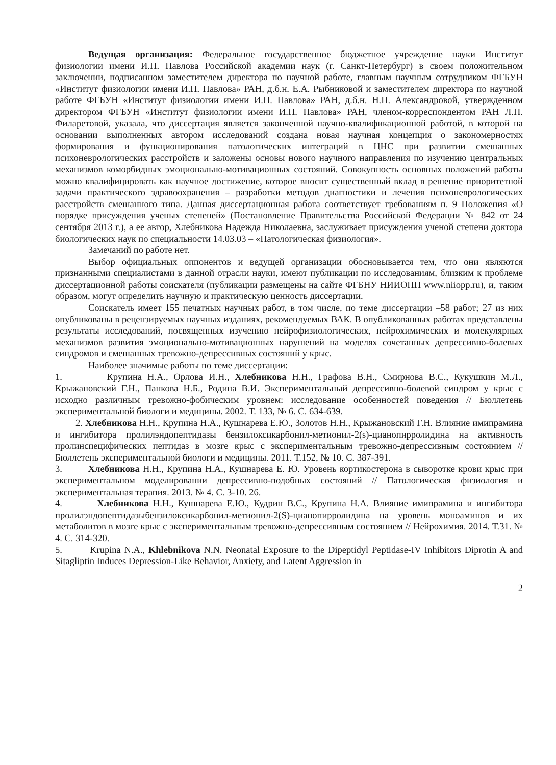Ведущая организация: Федеральное государственное бюджетное учреждение науки Институт физиологии имени И.П. Павлова Российской академии наук (г. Санкт-Петербург) в своем положительном заключении, подписанном заместителем директора по научной работе, главным научным сотрудником ФГБУН «Институт физиологии имени И.П. Павлова» РАН, д.б.н. Е.А. Рыбниковой и заместителем директора по научной работе ФГБУН «Институт физиологии имени И.П. Павлова» РАН, д.б.н. Н.П. Александровой, утвержденном директором ФГБУН «Институт физиологии имени И.П. Павлова» РАН, членом-корреспондентом РАН Л.П. Филаретовой, указала, что диссертация является законченной научно-квалификационной работой, в которой на основании выполненных автором исследований создана новая научная концепция о закономерностях формирования и функционирования патологических интеграций в ЦНС при развитии смешанных психоневрологических расстройств и заложены основы нового научного направления по изучению центральных механизмов коморбидных эмоционально-мотивационных состояний. Совокупность основных положений работы можно квалифицировать как научное достижение, которое вносит существенный вклад в решение приоритетной задачи практического здравоохранения – разработки методов диагностики и лечения психоневрологических расстройств смешанного типа. Данная диссертационная работа соответствует требованиям п. 9 Положения «О порядке присуждения ученых степеней» (Постановление Правительства Российской Федерации № 842 от 24 сентября 2013 г.), а ее автор, Хлебникова Надежда Николаевна, заслуживает присуждения ученой степени доктора биологических наук по специальности 14.03.03 – «Патологическая физиология».
Замечаний по работе нет.
Выбор официальных оппонентов и ведущей организации обосновывается тем, что они являются признанными специалистами в данной отрасли науки, имеют публикации по исследованиям, близким к проблеме диссертационной работы соискателя (публикации размещены на сайте ФГБНУ НИИОПП www.niiopp.ru), и, таким образом, могут определить научную и практическую ценность диссертации.
Соискатель имеет 155 печатных научных работ, в том числе, по теме диссертации –58 работ; 27 из них опубликованы в рецензируемых научных изданиях, рекомендуемых ВАК. В опубликованных работах представлены результаты исследований, посвященных изучению нейрофизиологических, нейрохимических и молекулярных механизмов развития эмоционально-мотивационных нарушений на моделях сочетанных депрессивно-болевых синдромов и смешанных тревожно-депрессивных состояний у крыс.
Наиболее значимые работы по теме диссертации:
1. Крупина Н.А., Орлова И.Н., Хлебникова Н.Н., Графова В.Н., Смирнова В.С., Кукушкин М.Л., Крыжановский Г.Н., Панкова Н.Б., Родина В.И. Экспериментальный депрессивно-болевой синдром у крыс с исходно различным тревожно-фобическим уровнем: исследование особенностей поведения // Бюллетень экспериментальной биологи и медицины. 2002. Т. 133, № 6. С. 634-639.
2. Хлебникова Н.Н., Крупина Н.А., Кушнарева Е.Ю., Золотов Н.Н., Крыжановский Г.Н. Влияние имипрамина и ингибитора пролилэндопептидазы бензилоксикарбонил-метионил-2(s)-цианопирролидина на активность пролинспецифических пептидаз в мозге крыс с экспериментальным тревожно-депрессивным состоянием // Бюллетень экспериментальной биологи и медицины. 2011. Т.152, № 10. С. 387-391.
3. Хлебникова Н.Н., Крупина Н.А., Кушнарева Е. Ю. Уровень кортикостерона в сыворотке крови крыс при экспериментальном моделировании депрессивно-подобных состояний // Патологическая физиология и экспериментальная терапия. 2013. № 4. С. 3-10. 26.
4. Хлебникова Н.Н., Кушнарева Е.Ю., Кудрин В.С., Крупина Н.А. Влияние имипрамина и ингибитора пролилэндопептидазыбензилоксикарбонил-метионил-2(S)-цианопирролидина на уровень моноаминов и их метаболитов в мозге крыс с экспериментальным тревожно-депрессивным состоянием // Нейрохимия. 2014. Т.31. № 4. С. 314-320.
5. Krupina N.A., Khlebnikova N.N. Neonatal Exposure to the Dipeptidyl Peptidase-IV Inhibitors Diprotin A and Sitagliptin Induces Depression-Like Behavior, Anxiety, and Latent Aggression in
2